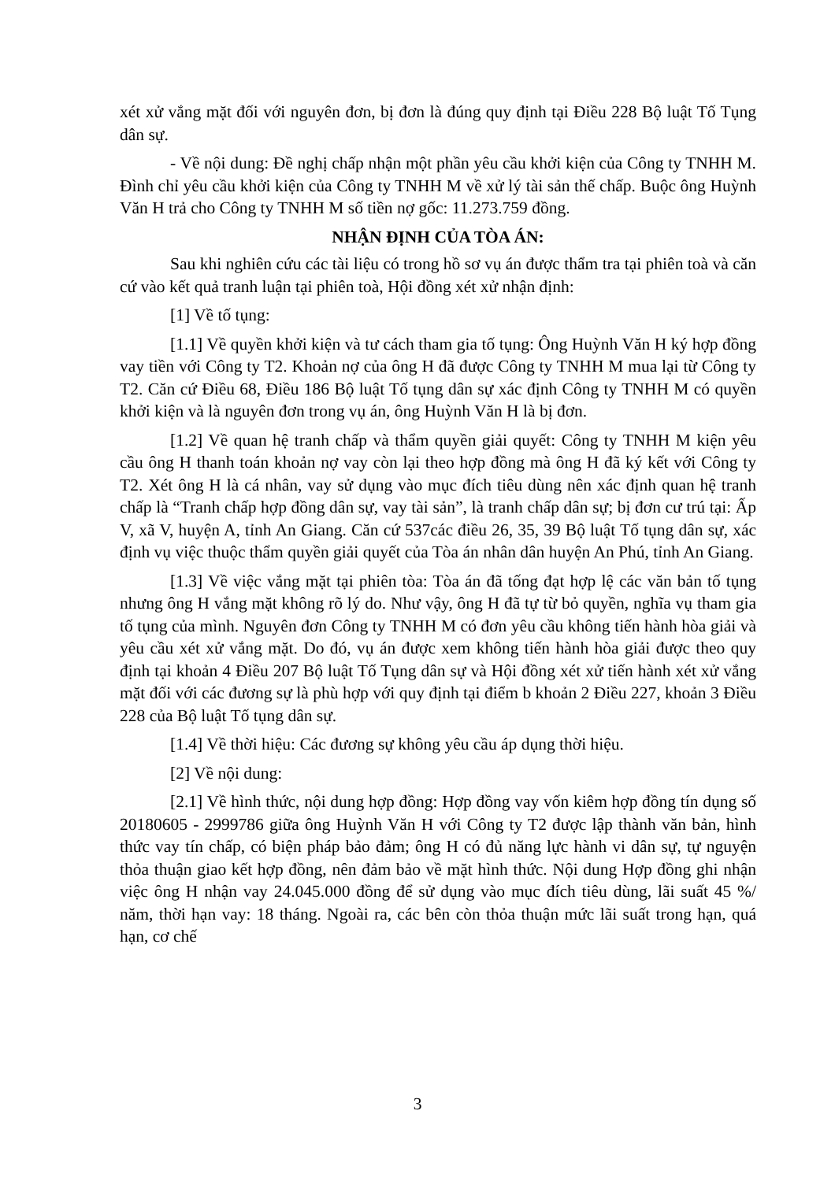xét xử vắng mặt đối với nguyên đơn, bị đơn là đúng quy định tại Điều 228 Bộ luật Tố Tụng dân sự.
- Về nội dung: Đề nghị chấp nhận một phần yêu cầu khởi kiện của Công ty TNHH M. Đình chỉ yêu cầu khởi kiện của Công ty TNHH M về xử lý tài sản thế chấp. Buộc ông Huỳnh Văn H trả cho Công ty TNHH M số tiền nợ gốc: 11.273.759 đồng.
NHẬN ĐỊNH CỦA TÒA ÁN:
Sau khi nghiên cứu các tài liệu có trong hồ sơ vụ án được thẩm tra tại phiên toà và căn cứ vào kết quả tranh luận tại phiên toà, Hội đồng xét xử nhận định:
[1] Về tố tụng:
[1.1] Về quyền khởi kiện và tư cách tham gia tố tụng: Ông Huỳnh Văn H ký hợp đồng vay tiền với Công ty T2. Khoản nợ của ông H đã được Công ty TNHH M mua lại từ Công ty T2. Căn cứ Điều 68, Điều 186 Bộ luật Tố tụng dân sự xác định Công ty TNHH M có quyền khởi kiện và là nguyên đơn trong vụ án, ông Huỳnh Văn H là bị đơn.
[1.2] Về quan hệ tranh chấp và thẩm quyền giải quyết: Công ty TNHH M kiện yêu cầu ông H thanh toán khoản nợ vay còn lại theo hợp đồng mà ông H đã ký kết với Công ty T2. Xét ông H là cá nhân, vay sử dụng vào mục đích tiêu dùng nên xác định quan hệ tranh chấp là “Tranh chấp hợp đồng dân sự, vay tài sản”, là tranh chấp dân sự; bị đơn cư trú tại: Ấp V, xã V, huyện A, tỉnh An Giang. Căn cứ 537các điều 26, 35, 39 Bộ luật Tố tụng dân sự, xác định vụ việc thuộc thẩm quyền giải quyết của Tòa án nhân dân huyện An Phú, tỉnh An Giang.
[1.3] Về việc vắng mặt tại phiên tòa: Tòa án đã tống đạt hợp lệ các văn bản tố tụng nhưng ông H vắng mặt không rõ lý do. Như vậy, ông H đã tự từ bỏ quyền, nghĩa vụ tham gia tố tụng của mình. Nguyên đơn Công ty TNHH M có đơn yêu cầu không tiến hành hòa giải và yêu cầu xét xử vắng mặt. Do đó, vụ án được xem không tiến hành hòa giải được theo quy định tại khoản 4 Điều 207 Bộ luật Tố Tụng dân sự và Hội đồng xét xử tiến hành xét xử vắng mặt đối với các đương sự là phù hợp với quy định tại điểm b khoản 2 Điều 227, khoản 3 Điều 228 của Bộ luật Tố tụng dân sự.
[1.4] Về thời hiệu: Các đương sự không yêu cầu áp dụng thời hiệu.
[2] Về nội dung:
[2.1] Về hình thức, nội dung hợp đồng: Hợp đồng vay vốn kiêm hợp đồng tín dụng số 20180605 - 2999786 giữa ông Huỳnh Văn H với Công ty T2 được lập thành văn bản, hình thức vay tín chấp, có biện pháp bảo đảm; ông H có đủ năng lực hành vi dân sự, tự nguyện thỏa thuận giao kết hợp đồng, nên đảm bảo về mặt hình thức. Nội dung Hợp đồng ghi nhận việc ông H nhận vay 24.045.000 đồng để sử dụng vào mục đích tiêu dùng, lãi suất 45 %/ năm, thời hạn vay: 18 tháng. Ngoài ra, các bên còn thỏa thuận mức lãi suất trong hạn, quá hạn, cơ chế
3